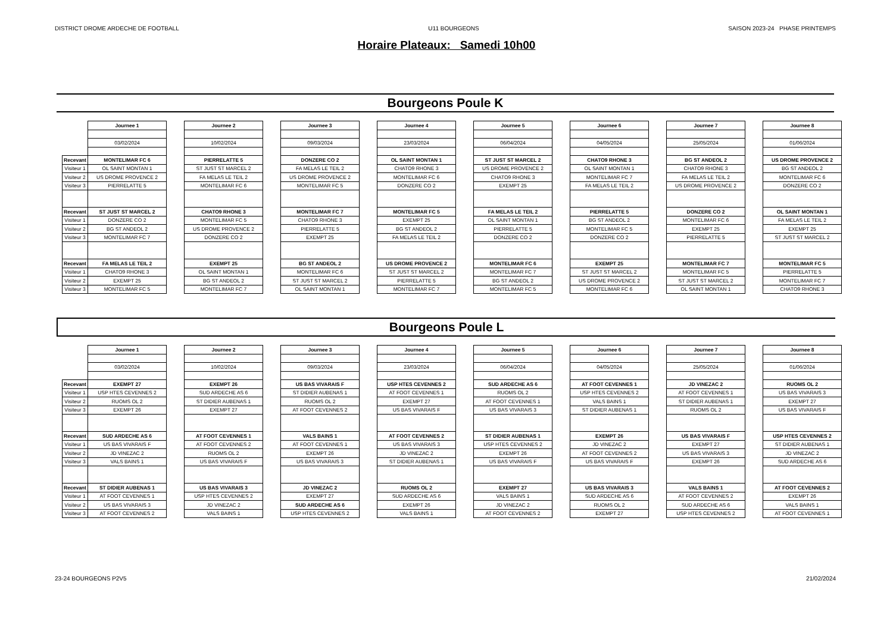DISTRICT DROME ARDECHE DE FOOTBALL U11 BOURGEONS SAISON 2023-24 PHASE PRINTEMPS
Horaire Plateaux: Samedi 10h00
Bourgeons Poule K
| | Journee 1 | | Journee 2 | | Journee 3 | | Journee 4 | | Journee 5 | | Journee 6 | | Journee 7 | | Journee 8 |
| | 03/02/2024 | | 10/02/2024 | | 09/03/2024 | | 23/03/2024 | | 06/04/2024 | | 04/05/2024 | | 25/05/2024 | | 01/06/2024 |
| Recevant | MONTELIMAR FC 6 | | PIERRELATTE 5 | | DONZERE CO 2 | | OL SAINT MONTAN 1 | | ST JUST ST MARCEL 2 | | CHATO9 RHONE 3 | | BG ST ANDEOL 2 | | US DROME PROVENCE 2 |
| Visiteur 1 | OL SAINT MONTAN 1 | | ST JUST ST MARCEL 2 | | FA MELAS LE TEIL 2 | | CHATO9 RHONE 3 | | US DROME PROVENCE 2 | | OL SAINT MONTAN 1 | | CHATO9 RHONE 3 | | BG ST ANDEOL 2 |
| Visiteur 2 | US DROME PROVENCE 2 | | FA MELAS LE TEIL 2 | | US DROME PROVENCE 2 | | MONTELIMAR FC 6 | | CHATO9 RHONE 3 | | MONTELIMAR FC 7 | | FA MELAS LE TEIL 2 | | MONTELIMAR FC 6 |
| Visiteur 3 | PIERRELATTE 5 | | MONTELIMAR FC 6 | | MONTELIMAR FC 5 | | DONZERE CO 2 | | EXEMPT 25 | | FA MELAS LE TEIL 2 | | US DROME PROVENCE 2 | | DONZERE CO 2 |
| Recevant | ST JUST ST MARCEL 2 | | CHATO9 RHONE 3 | | MONTELIMAR FC 7 | | MONTELIMAR FC 5 | | FA MELAS LE TEIL 2 | | PIERRELATTE 5 | | DONZERE CO 2 | | OL SAINT MONTAN 1 |
| Visiteur 1 | DONZERE CO 2 | | MONTELIMAR FC 5 | | CHATO9 RHONE 3 | | EXEMPT 25 | | OL SAINT MONTAN 1 | | BG ST ANDEOL 2 | | MONTELIMAR FC 6 | | FA MELAS LE TEIL 2 |
| Visiteur 2 | BG ST ANDEOL 2 | | US DROME PROVENCE 2 | | PIERRELATTE 5 | | BG ST ANDEOL 2 | | PIERRELATTE 5 | | MONTELIMAR FC 5 | | EXEMPT 25 | | EXEMPT 25 |
| Visiteur 3 | MONTELIMAR FC 7 | | DONZERE CO 2 | | EXEMPT 25 | | FA MELAS LE TEIL 2 | | DONZERE CO 2 | | DONZERE CO 2 | | PIERRELATTE 5 | | ST JUST ST MARCEL 2 |
| Recevant | FA MELAS LE TEIL 2 | | EXEMPT 25 | | BG ST ANDEOL 2 | | US DROME PROVENCE 2 | | MONTELIMAR FC 6 | | EXEMPT 25 | | MONTELIMAR FC 7 | | MONTELIMAR FC 5 |
| Visiteur 1 | CHATO9 RHONE 3 | | OL SAINT MONTAN 1 | | MONTELIMAR FC 6 | | ST JUST ST MARCEL 2 | | MONTELIMAR FC 7 | | ST JUST ST MARCEL 2 | | MONTELIMAR FC 5 | | PIERRELATTE 5 |
| Visiteur 2 | EXEMPT 25 | | BG ST ANDEOL 2 | | ST JUST ST MARCEL 2 | | PIERRELATTE 5 | | BG ST ANDEOL 2 | | US DROME PROVENCE 2 | | ST JUST ST MARCEL 2 | | MONTELIMAR FC 7 |
| Visiteur 3 | MONTELIMAR FC 5 | | MONTELIMAR FC 7 | | OL SAINT MONTAN 1 | | MONTELIMAR FC 7 | | MONTELIMAR FC 5 | | MONTELIMAR FC 6 | | OL SAINT MONTAN 1 | | CHATO9 RHONE 3 |
Bourgeons Poule L
| | Journee 1 | | Journee 2 | | Journee 3 | | Journee 4 | | Journee 5 | | Journee 6 | | Journee 7 | | Journee 8 |
| | 03/02/2024 | | 10/02/2024 | | 09/03/2024 | | 23/03/2024 | | 06/04/2024 | | 04/05/2024 | | 25/05/2024 | | 01/06/2024 |
| Recevant | EXEMPT 27 | | EXEMPT 26 | | US BAS VIVARAIS F | | USP HTES CEVENNES 2 | | SUD ARDECHE AS 6 | | AT FOOT CEVENNES 1 | | JD VINEZAC 2 | | RUOMS OL 2 |
| Visiteur 1 | USP HTES CEVENNES 2 | | SUD ARDECHE AS 6 | | ST DIDIER AUBENAS 1 | | AT FOOT CEVENNES 1 | | RUOMS OL 2 | | USP HTES CEVENNES 2 | | AT FOOT CEVENNES 1 | | US BAS VIVARAIS 3 |
| Visiteur 2 | RUOMS OL 2 | | ST DIDIER AUBENAS 1 | | RUOMS OL 2 | | EXEMPT 27 | | AT FOOT CEVENNES 1 | | VALS BAINS 1 | | ST DIDIER AUBENAS 1 | | EXEMPT 27 |
| Visiteur 3 | EXEMPT 26 | | EXEMPT 27 | | AT FOOT CEVENNES 2 | | US BAS VIVARAIS F | | US BAS VIVARAIS 3 | | ST DIDIER AUBENAS 1 | | RUOMS OL 2 | | US BAS VIVARAIS F |
| Recevant | SUD ARDECHE AS 6 | | AT FOOT CEVENNES 1 | | VALS BAINS 1 | | AT FOOT CEVENNES 2 | | ST DIDIER AUBENAS 1 | | EXEMPT 26 | | US BAS VIVARAIS F | | USP HTES CEVENNES 2 |
| Visiteur 1 | US BAS VIVARAIS F | | AT FOOT CEVENNES 2 | | AT FOOT CEVENNES 1 | | US BAS VIVARAIS 3 | | USP HTES CEVENNES 2 | | JD VINEZAC 2 | | EXEMPT 27 | | ST DIDIER AUBENAS 1 |
| Visiteur 2 | JD VINEZAC 2 | | RUOMS OL 2 | | EXEMPT 26 | | JD VINEZAC 2 | | EXEMPT 26 | | AT FOOT CEVENNES 2 | | US BAS VIVARAIS 3 | | JD VINEZAC 2 |
| Visiteur 3 | VALS BAINS 1 | | US BAS VIVARAIS F | | US BAS VIVARAIS 3 | | ST DIDIER AUBENAS 1 | | US BAS VIVARAIS F | | US BAS VIVARAIS F | | EXEMPT 26 | | SUD ARDECHE AS 6 |
| Recevant | ST DIDIER AUBENAS 1 | | US BAS VIVARAIS 3 | | JD VINEZAC 2 | | RUOMS OL 2 | | EXEMPT 27 | | US BAS VIVARAIS 3 | | VALS BAINS 1 | | AT FOOT CEVENNES 2 |
| Visiteur 1 | AT FOOT CEVENNES 1 | | USP HTES CEVENNES 2 | | EXEMPT 27 | | SUD ARDECHE AS 6 | | VALS BAINS 1 | | SUD ARDECHE AS 6 | | AT FOOT CEVENNES 2 | | EXEMPT 26 |
| Visiteur 2 | US BAS VIVARAIS 3 | | JD VINEZAC 2 | | SUD ARDECHE AS 6 | | EXEMPT 26 | | JD VINEZAC 2 | | RUOMS OL 2 | | SUD ARDECHE AS 6 | | VALS BAINS 1 |
| Visiteur 3 | AT FOOT CEVENNES 2 | | VALS BAINS 1 | | USP HTES CEVENNES 2 | | VALS BAINS 1 | | AT FOOT CEVENNES 2 | | EXEMPT 27 | | USP HTES CEVENNES 2 | | AT FOOT CEVENNES 1 |
23-24 BOURGEONS P2V5 21/02/2024